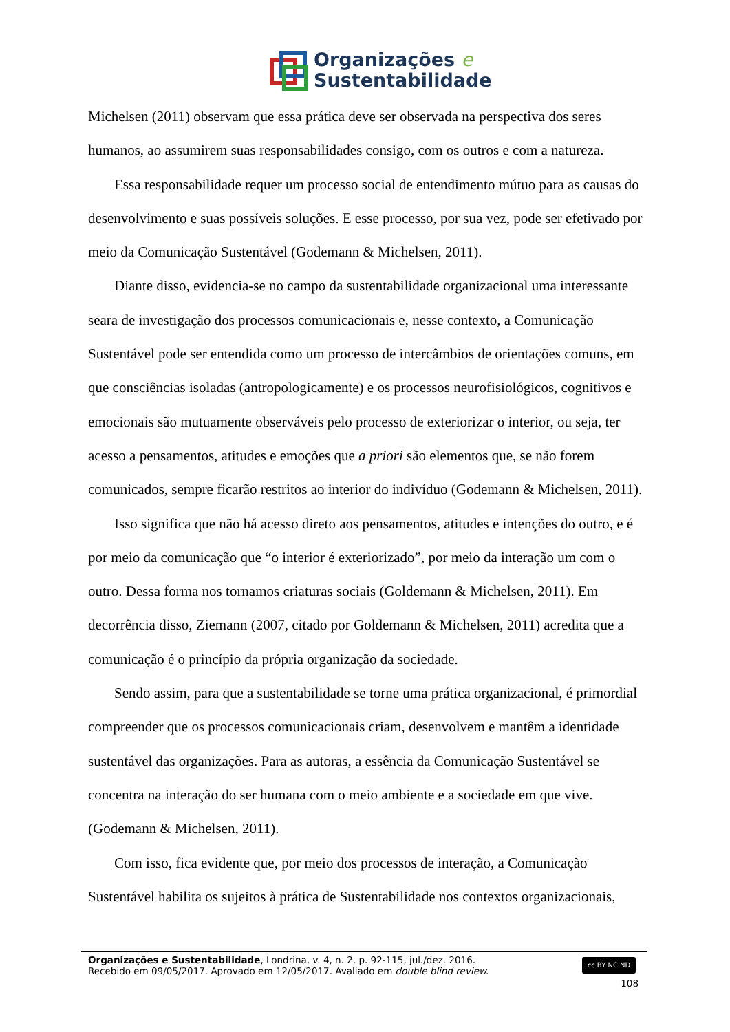Organizações e
Sustentabilidade
Michelsen (2011) observam que essa prática deve ser observada na perspectiva dos seres humanos, ao assumirem suas responsabilidades consigo, com os outros e com a natureza.
Essa responsabilidade requer um processo social de entendimento mútuo para as causas do desenvolvimento e suas possíveis soluções. E esse processo, por sua vez, pode ser efetivado por meio da Comunicação Sustentável (Godemann & Michelsen, 2011).
Diante disso, evidencia-se no campo da sustentabilidade organizacional uma interessante seara de investigação dos processos comunicacionais e, nesse contexto, a Comunicação Sustentável pode ser entendida como um processo de intercâmbios de orientações comuns, em que consciências isoladas (antropologicamente) e os processos neurofisiológicos, cognitivos e emocionais são mutuamente observáveis pelo processo de exteriorizar o interior, ou seja, ter acesso a pensamentos, atitudes e emoções que a priori são elementos que, se não forem comunicados, sempre ficarão restritos ao interior do indivíduo (Godemann & Michelsen, 2011).
Isso significa que não há acesso direto aos pensamentos, atitudes e intenções do outro, e é por meio da comunicação que “o interior é exteriorizado”, por meio da interação um com o outro. Dessa forma nos tornamos criaturas sociais (Goldemann & Michelsen, 2011). Em decorrência disso, Ziemann (2007, citado por Goldemann & Michelsen, 2011) acredita que a comunicação é o princípio da própria organização da sociedade.
Sendo assim, para que a sustentabilidade se torne uma prática organizacional, é primordial compreender que os processos comunicacionais criam, desenvolvem e mantêm a identidade sustentável das organizações. Para as autoras, a essência da Comunicação Sustentável se concentra na interação do ser humana com o meio ambiente e a sociedade em que vive. (Godemann & Michelsen, 2011).
Com isso, fica evidente que, por meio dos processos de interação, a Comunicação Sustentável habilita os sujeitos à prática de Sustentabilidade nos contextos organizacionais,
Organizações e Sustentabilidade, Londrina, v. 4, n. 2, p. 92-115, jul./dez. 2016.
Recebido em 09/05/2017. Aprovado em 12/05/2017. Avaliado em double blind review.
cc BY NC ND
108